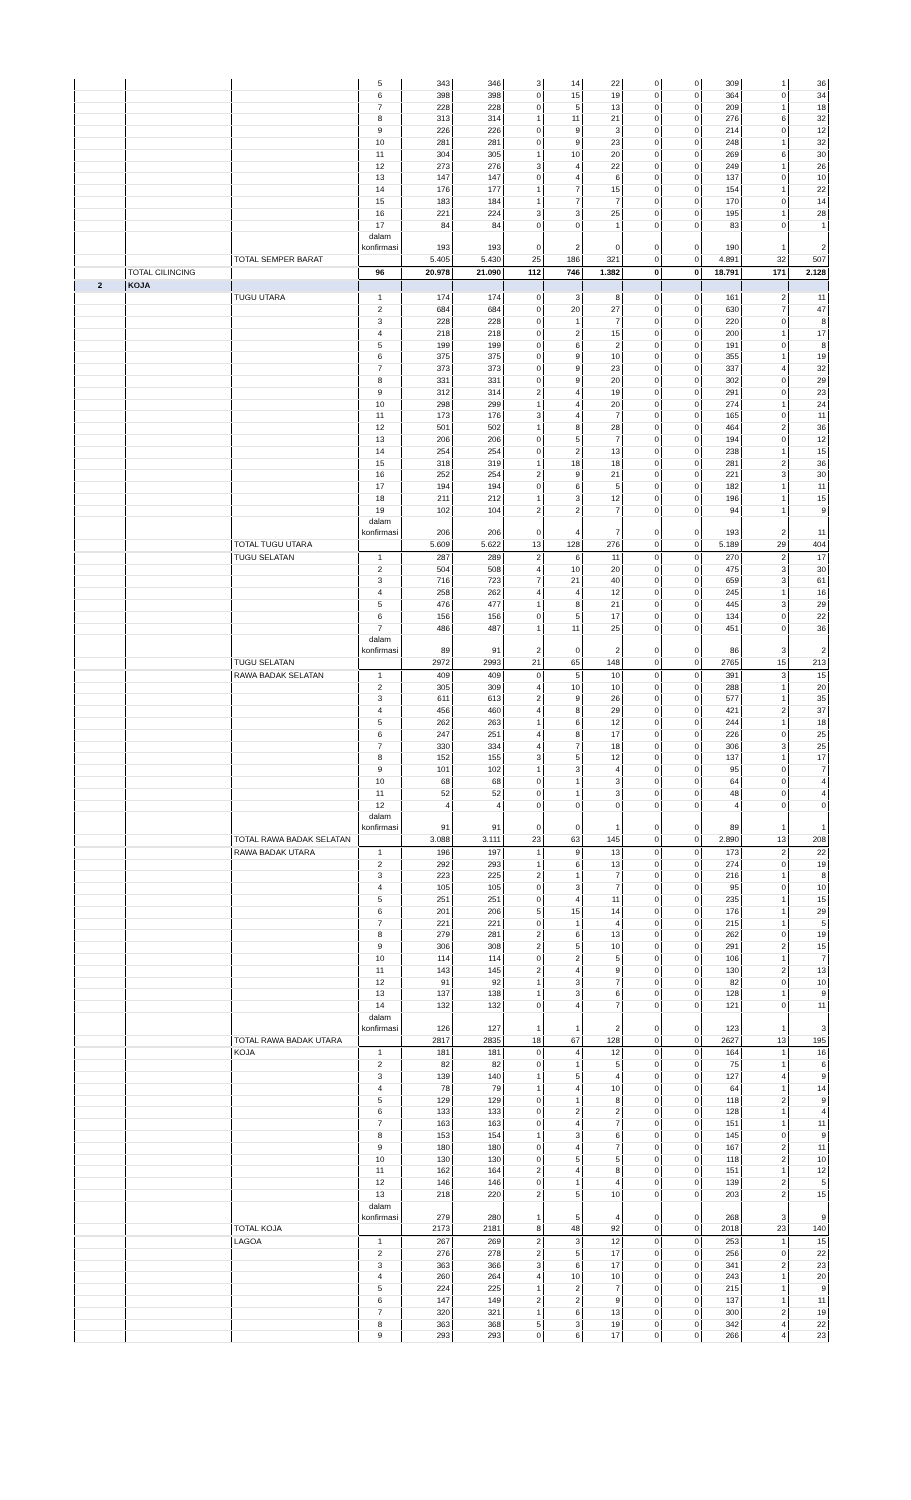| | | | 5 | 343 | 346 | 3 | 14 | 22 | 0 | 0 | 309 | 1 | 36 |
| | | | 6 | 398 | 398 | 0 | 15 | 19 | 0 | 0 | 364 | 0 | 34 |
| | | | 7 | 228 | 228 | 0 | 5 | 13 | 0 | 0 | 209 | 1 | 18 |
| | | | 8 | 313 | 314 | 1 | 11 | 21 | 0 | 0 | 276 | 6 | 32 |
| | | | 9 | 226 | 226 | 0 | 9 | 3 | 0 | 0 | 214 | 0 | 12 |
| | | | 10 | 281 | 281 | 0 | 9 | 23 | 0 | 0 | 248 | 1 | 32 |
| | | | 11 | 304 | 305 | 1 | 10 | 20 | 0 | 0 | 269 | 6 | 30 |
| | | | 12 | 273 | 276 | 3 | 4 | 22 | 0 | 0 | 249 | 1 | 26 |
| | | | 13 | 147 | 147 | 0 | 4 | 6 | 0 | 0 | 137 | 0 | 10 |
| | | | 14 | 176 | 177 | 1 | 7 | 15 | 0 | 0 | 154 | 1 | 22 |
| | | | 15 | 183 | 184 | 1 | 7 | 7 | 0 | 0 | 170 | 0 | 14 |
| | | | 16 | 221 | 224 | 3 | 3 | 25 | 0 | 0 | 195 | 1 | 28 |
| | | | 17 | 84 | 84 | 0 | 0 | 1 | 0 | 0 | 83 | 0 | 1 |
| | | | dalam konfirmasi | 193 | 193 | 0 | 2 | 0 | 0 | 0 | 190 | 1 | 2 |
| | | TOTAL SEMPER BARAT | | 5.405 | 5.430 | 25 | 186 | 321 | 0 | 0 | 4.891 | 32 | 507 |
| | TOTAL CILINCING | | 96 | 20.978 | 21.090 | 112 | 746 | 1.382 | 0 | 0 | 18.791 | 171 | 2.128 |
| 2 | KOJA | | | | | | | | | | | | |
| | | TUGU UTARA | 1 | 174 | 174 | 0 | 3 | 8 | 0 | 0 | 161 | 2 | 11 |
| | | | 2 | 684 | 684 | 0 | 20 | 27 | 0 | 0 | 630 | 7 | 47 |
| | | | 3 | 228 | 228 | 0 | 1 | 7 | 0 | 0 | 220 | 0 | 8 |
| | | | 4 | 218 | 218 | 0 | 2 | 15 | 0 | 0 | 200 | 1 | 17 |
| | | | 5 | 199 | 199 | 0 | 6 | 2 | 0 | 0 | 191 | 0 | 8 |
| | | | 6 | 375 | 375 | 0 | 9 | 10 | 0 | 0 | 355 | 1 | 19 |
| | | | 7 | 373 | 373 | 0 | 9 | 23 | 0 | 0 | 337 | 4 | 32 |
| | | | 8 | 331 | 331 | 0 | 9 | 20 | 0 | 0 | 302 | 0 | 29 |
| | | | 9 | 312 | 314 | 2 | 4 | 19 | 0 | 0 | 291 | 0 | 23 |
| | | | 10 | 298 | 299 | 1 | 4 | 20 | 0 | 0 | 274 | 1 | 24 |
| | | | 11 | 173 | 176 | 3 | 4 | 7 | 0 | 0 | 165 | 0 | 11 |
| | | | 12 | 501 | 502 | 1 | 8 | 28 | 0 | 0 | 464 | 2 | 36 |
| | | | 13 | 206 | 206 | 0 | 5 | 7 | 0 | 0 | 194 | 0 | 12 |
| | | | 14 | 254 | 254 | 0 | 2 | 13 | 0 | 0 | 238 | 1 | 15 |
| | | | 15 | 318 | 319 | 1 | 18 | 18 | 0 | 0 | 281 | 2 | 36 |
| | | | 16 | 252 | 254 | 2 | 9 | 21 | 0 | 0 | 221 | 3 | 30 |
| | | | 17 | 194 | 194 | 0 | 6 | 5 | 0 | 0 | 182 | 1 | 11 |
| | | | 18 | 211 | 212 | 1 | 3 | 12 | 0 | 0 | 196 | 1 | 15 |
| | | | 19 | 102 | 104 | 2 | 2 | 7 | 0 | 0 | 94 | 1 | 9 |
| | | | dalam konfirmasi | 206 | 206 | 0 | 4 | 7 | 0 | 0 | 193 | 2 | 11 |
| | | TOTAL TUGU UTARA | | 5.609 | 5.622 | 13 | 128 | 276 | 0 | 0 | 5.189 | 29 | 404 |
| | | TUGU SELATAN | 1 | 287 | 289 | 2 | 6 | 11 | 0 | 0 | 270 | 2 | 17 |
| | | | 2 | 504 | 508 | 4 | 10 | 20 | 0 | 0 | 475 | 3 | 30 |
| | | | 3 | 716 | 723 | 7 | 21 | 40 | 0 | 0 | 659 | 3 | 61 |
| | | | 4 | 258 | 262 | 4 | 4 | 12 | 0 | 0 | 245 | 1 | 16 |
| | | | 5 | 476 | 477 | 1 | 8 | 21 | 0 | 0 | 445 | 3 | 29 |
| | | | 6 | 156 | 156 | 0 | 5 | 17 | 0 | 0 | 134 | 0 | 22 |
| | | | 7 | 486 | 487 | 1 | 11 | 25 | 0 | 0 | 451 | 0 | 36 |
| | | | dalam konfirmasi | 89 | 91 | 2 | 0 | 2 | 0 | 0 | 86 | 3 | 2 |
| | | TUGU SELATAN | | 2972 | 2993 | 21 | 65 | 148 | 0 | 0 | 2765 | 15 | 213 |
| | | RAWA BADAK SELATAN | 1 | 409 | 409 | 0 | 5 | 10 | 0 | 0 | 391 | 3 | 15 |
| | | | 2 | 305 | 309 | 4 | 10 | 10 | 0 | 0 | 288 | 1 | 20 |
| | | | 3 | 611 | 613 | 2 | 9 | 26 | 0 | 0 | 577 | 1 | 35 |
| | | | 4 | 456 | 460 | 4 | 8 | 29 | 0 | 0 | 421 | 2 | 37 |
| | | | 5 | 262 | 263 | 1 | 6 | 12 | 0 | 0 | 244 | 1 | 18 |
| | | | 6 | 247 | 251 | 4 | 8 | 17 | 0 | 0 | 226 | 0 | 25 |
| | | | 7 | 330 | 334 | 4 | 7 | 18 | 0 | 0 | 306 | 3 | 25 |
| | | | 8 | 152 | 155 | 3 | 5 | 12 | 0 | 0 | 137 | 1 | 17 |
| | | | 9 | 101 | 102 | 1 | 3 | 4 | 0 | 0 | 95 | 0 | 7 |
| | | | 10 | 68 | 68 | 0 | 1 | 3 | 0 | 0 | 64 | 0 | 4 |
| | | | 11 | 52 | 52 | 0 | 1 | 3 | 0 | 0 | 48 | 0 | 4 |
| | | | 12 | 4 | 4 | 0 | 0 | 0 | 0 | 0 | 4 | 0 | 0 |
| | | | dalam konfirmasi | 91 | 91 | 0 | 0 | 1 | 0 | 0 | 89 | 1 | 1 |
| | | TOTAL RAWA BADAK SELATAN | | 3.088 | 3.111 | 23 | 63 | 145 | 0 | 0 | 2.890 | 13 | 208 |
| | | RAWA BADAK UTARA | 1 | 196 | 197 | 1 | 9 | 13 | 0 | 0 | 173 | 2 | 22 |
| | | | 2 | 292 | 293 | 1 | 6 | 13 | 0 | 0 | 274 | 0 | 19 |
| | | | 3 | 223 | 225 | 2 | 1 | 7 | 0 | 0 | 216 | 1 | 8 |
| | | | 4 | 105 | 105 | 0 | 3 | 7 | 0 | 0 | 95 | 0 | 10 |
| | | | 5 | 251 | 251 | 0 | 4 | 11 | 0 | 0 | 235 | 1 | 15 |
| | | | 6 | 201 | 206 | 5 | 15 | 14 | 0 | 0 | 176 | 1 | 29 |
| | | | 7 | 221 | 221 | 0 | 1 | 4 | 0 | 0 | 215 | 1 | 5 |
| | | | 8 | 279 | 281 | 2 | 6 | 13 | 0 | 0 | 262 | 0 | 19 |
| | | | 9 | 306 | 308 | 2 | 5 | 10 | 0 | 0 | 291 | 2 | 15 |
| | | | 10 | 114 | 114 | 0 | 2 | 5 | 0 | 0 | 106 | 1 | 7 |
| | | | 11 | 143 | 145 | 2 | 4 | 9 | 0 | 0 | 130 | 2 | 13 |
| | | | 12 | 91 | 92 | 1 | 3 | 7 | 0 | 0 | 82 | 0 | 10 |
| | | | 13 | 137 | 138 | 1 | 3 | 6 | 0 | 0 | 128 | 1 | 9 |
| | | | 14 | 132 | 132 | 0 | 4 | 7 | 0 | 0 | 121 | 0 | 11 |
| | | | dalam konfirmasi | 126 | 127 | 1 | 1 | 2 | 0 | 0 | 123 | 1 | 3 |
| | | TOTAL RAWA BADAK UTARA | | 2817 | 2835 | 18 | 67 | 128 | 0 | 0 | 2627 | 13 | 195 |
| | | KOJA | 1 | 181 | 181 | 0 | 4 | 12 | 0 | 0 | 164 | 1 | 16 |
| | | | 2 | 82 | 82 | 0 | 1 | 5 | 0 | 0 | 75 | 1 | 6 |
| | | | 3 | 139 | 140 | 1 | 5 | 4 | 0 | 0 | 127 | 4 | 9 |
| | | | 4 | 78 | 79 | 1 | 4 | 10 | 0 | 0 | 64 | 1 | 14 |
| | | | 5 | 129 | 129 | 0 | 1 | 8 | 0 | 0 | 118 | 2 | 9 |
| | | | 6 | 133 | 133 | 0 | 2 | 2 | 0 | 0 | 128 | 1 | 4 |
| | | | 7 | 163 | 163 | 0 | 4 | 7 | 0 | 0 | 151 | 1 | 11 |
| | | | 8 | 153 | 154 | 1 | 3 | 6 | 0 | 0 | 145 | 0 | 9 |
| | | | 9 | 180 | 180 | 0 | 4 | 7 | 0 | 0 | 167 | 2 | 11 |
| | | | 10 | 130 | 130 | 0 | 5 | 5 | 0 | 0 | 118 | 2 | 10 |
| | | | 11 | 162 | 164 | 2 | 4 | 8 | 0 | 0 | 151 | 1 | 12 |
| | | | 12 | 146 | 146 | 0 | 1 | 4 | 0 | 0 | 139 | 2 | 5 |
| | | | 13 | 218 | 220 | 2 | 5 | 10 | 0 | 0 | 203 | 2 | 15 |
| | | | dalam konfirmasi | 279 | 280 | 1 | 5 | 4 | 0 | 0 | 268 | 3 | 9 |
| | | TOTAL KOJA | | 2173 | 2181 | 8 | 48 | 92 | 0 | 0 | 2018 | 23 | 140 |
| | | LAGOA | 1 | 267 | 269 | 2 | 3 | 12 | 0 | 0 | 253 | 1 | 15 |
| | | | 2 | 276 | 278 | 2 | 5 | 17 | 0 | 0 | 256 | 0 | 22 |
| | | | 3 | 363 | 366 | 3 | 6 | 17 | 0 | 0 | 341 | 2 | 23 |
| | | | 4 | 260 | 264 | 4 | 10 | 10 | 0 | 0 | 243 | 1 | 20 |
| | | | 5 | 224 | 225 | 1 | 2 | 7 | 0 | 0 | 215 | 1 | 9 |
| | | | 6 | 147 | 149 | 2 | 2 | 9 | 0 | 0 | 137 | 1 | 11 |
| | | | 7 | 320 | 321 | 1 | 6 | 13 | 0 | 0 | 300 | 2 | 19 |
| | | | 8 | 363 | 368 | 5 | 3 | 19 | 0 | 0 | 342 | 4 | 22 |
| | | | 9 | 293 | 293 | 0 | 6 | 17 | 0 | 0 | 266 | 4 | 23 |